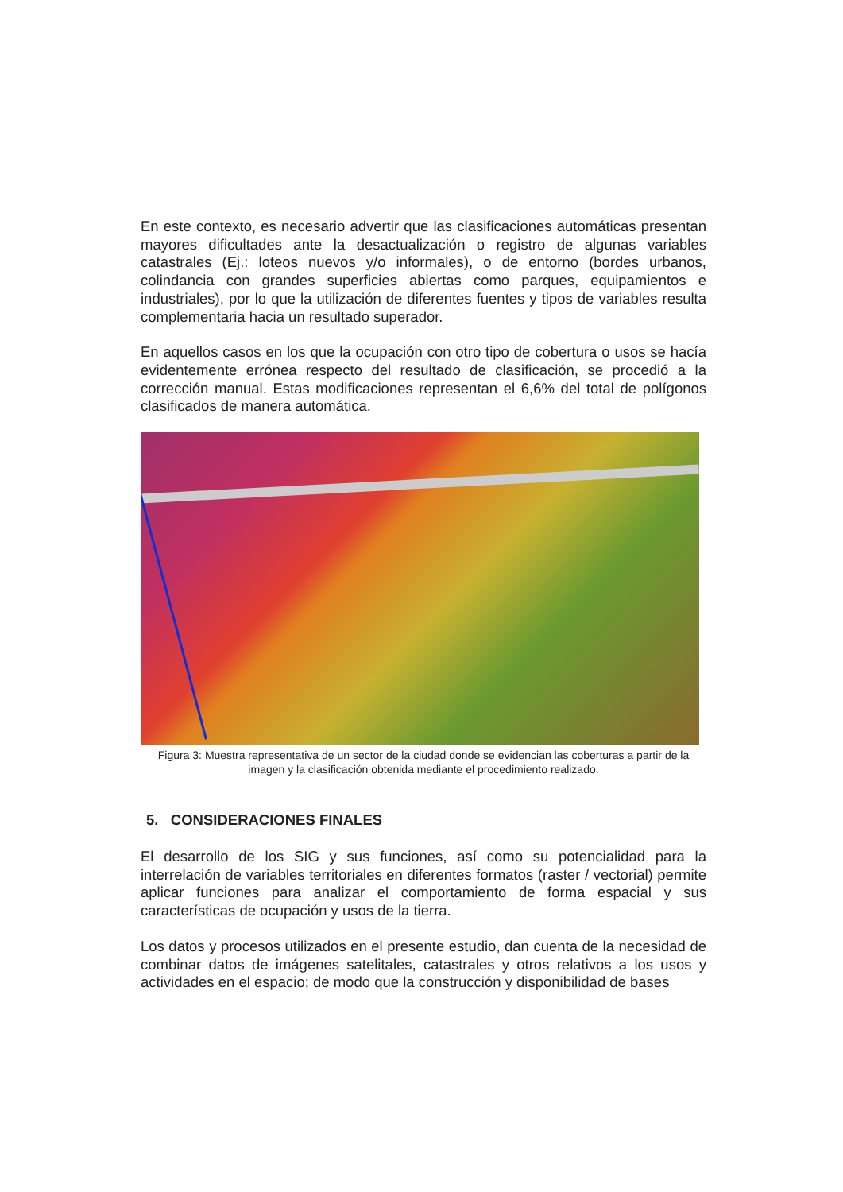En este contexto, es necesario advertir que las clasificaciones automáticas presentan mayores dificultades ante la desactualización o registro de algunas variables catastrales (Ej.: loteos nuevos y/o informales), o de entorno (bordes urbanos, colindancia con grandes superficies abiertas como parques, equipamientos e industriales), por lo que la utilización de diferentes fuentes y tipos de variables resulta complementaria hacia un resultado superador.
En aquellos casos en los que la ocupación con otro tipo de cobertura o usos se hacía evidentemente errónea respecto del resultado de clasificación, se procedió a la corrección manual. Estas modificaciones representan el 6,6% del total de polígonos clasificados de manera automática.
Figura 3: Muestra representativa de un sector de la ciudad donde se evidencian las coberturas a partir de la imagen y la clasificación obtenida mediante el procedimiento realizado.
5. CONSIDERACIONES FINALES
El desarrollo de los SIG y sus funciones, así como su potencialidad para la interrelación de variables territoriales en diferentes formatos (raster / vectorial) permite aplicar funciones para analizar el comportamiento de forma espacial y sus características de ocupación y usos de la tierra.
Los datos y procesos utilizados en el presente estudio, dan cuenta de la necesidad de combinar datos de imágenes satelitales, catastrales y otros relativos a los usos y actividades en el espacio; de modo que la construcción y disponibilidad de bases